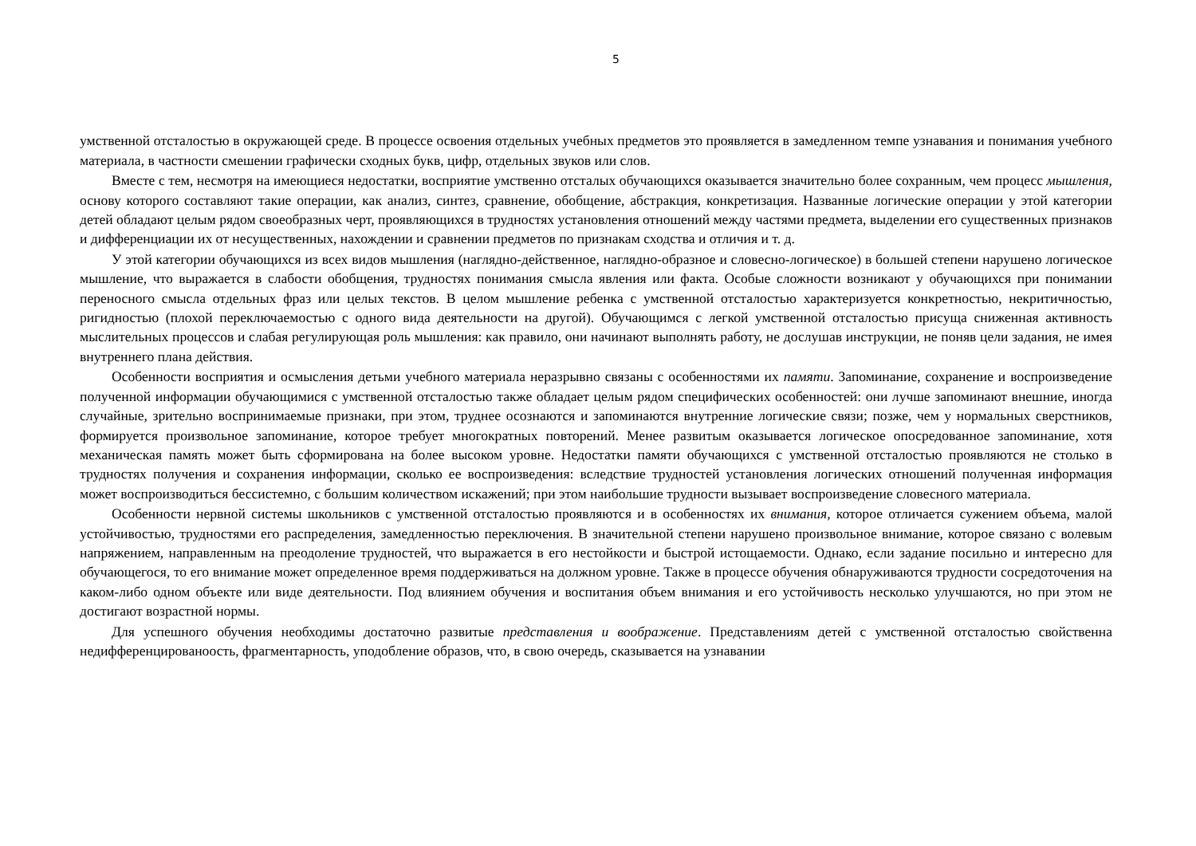5
умственной отсталостью в окружающей среде. В процессе освоения отдельных учебных предметов это проявляется в замедленном темпе узнавания и понимания учебного материала, в частности смешении графически сходных букв, цифр, отдельных звуков или слов.
Вместе с тем, несмотря на имеющиеся недостатки, восприятие умственно отсталых обучающихся оказывается значительно более сохранным, чем процесс мышления, основу которого составляют такие операции, как анализ, синтез, сравнение, обобщение, абстракция, конкретизация. Названные логические операции у этой категории детей обладают целым рядом своеобразных черт, проявляющихся в трудностях установления отношений между частями предмета, выделении его существенных признаков и дифференциации их от несущественных, нахождении и сравнении предметов по признакам сходства и отличия и т. д.
У этой категории обучающихся из всех видов мышления (наглядно-действенное, наглядно-образное и словесно-логическое) в большей степени нарушено логическое мышление, что выражается в слабости обобщения, трудностях понимания смысла явления или факта. Особые сложности возникают у обучающихся при понимании переносного смысла отдельных фраз или целых текстов. В целом мышление ребенка с умственной отсталостью характеризуется конкретностью, некритичностью, ригидностью (плохой переключаемостью с одного вида деятельности на другой). Обучающимся с легкой умственной отсталостью присуща сниженная активность мыслительных процессов и слабая регулирующая роль мышления: как правило, они начинают выполнять работу, не дослушав инструкции, не поняв цели задания, не имея внутреннего плана действия.
Особенности восприятия и осмысления детьми учебного материала неразрывно связаны с особенностями их памяти. Запоминание, сохранение и воспроизведение полученной информации обучающимися с умственной отсталостью также обладает целым рядом специфических особенностей: они лучше запоминают внешние, иногда случайные, зрительно воспринимаемые признаки, при этом, труднее осознаются и запоминаются внутренние логические связи; позже, чем у нормальных сверстников, формируется произвольное запоминание, которое требует многократных повторений. Менее развитым оказывается логическое опосредованное запоминание, хотя механическая память может быть сформирована на более высоком уровне. Недостатки памяти обучающихся с умственной отсталостью проявляются не столько в трудностях получения и сохранения информации, сколько ее воспроизведения: вследствие трудностей установления логических отношений полученная информация может воспроизводиться бессистемно, с большим количеством искажений; при этом наибольшие трудности вызывает воспроизведение словесного материала.
Особенности нервной системы школьников с умственной отсталостью проявляются и в особенностях их внимания, которое отличается сужением объема, малой устойчивостью, трудностями его распределения, замедленностью переключения. В значительной степени нарушено произвольное внимание, которое связано с волевым напряжением, направленным на преодоление трудностей, что выражается в его нестойкости и быстрой истощаемости. Однако, если задание посильно и интересно для обучающегося, то его внимание может определенное время поддерживаться на должном уровне. Также в процессе обучения обнаруживаются трудности сосредоточения на каком-либо одном объекте или виде деятельности. Под влиянием обучения и воспитания объем внимания и его устойчивость несколько улучшаются, но при этом не достигают возрастной нормы.
Для успешного обучения необходимы достаточно развитые представления и воображение. Представлениям детей с умственной отсталостью свойственна недифференцированоость, фрагментарность, уподобление образов, что, в свою очередь, сказывается на узнавании